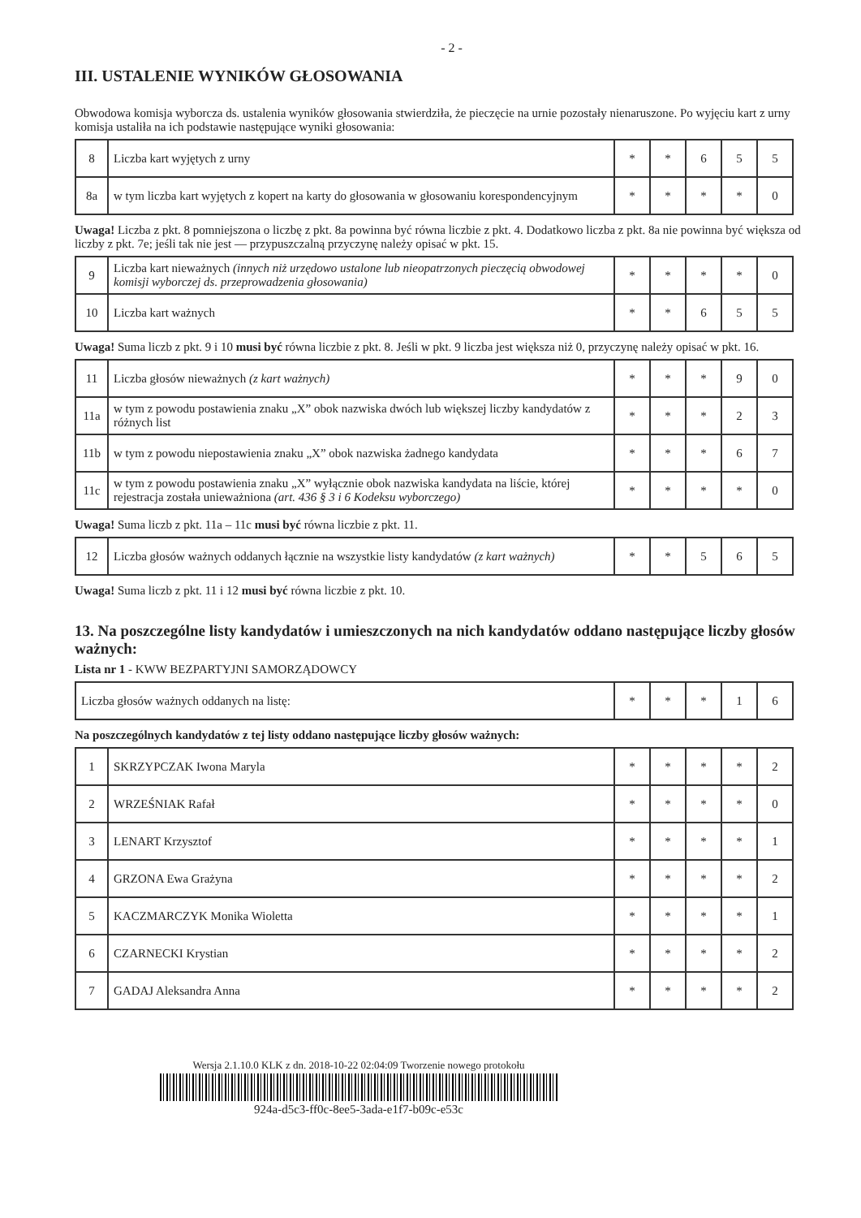- 2 -
III. USTALENIE WYNIKÓW GŁOSOWANIA
Obwodowa komisja wyborcza ds. ustalenia wyników głosowania stwierdziła, że pieczęcie na urnie pozostały nienaruszone. Po wyjęciu kart z urny komisja ustaliła na ich podstawie następujące wyniki głosowania:
| 8 | Liczba kart wyjętych z urny | * | * | 6 | 5 | 5 |
| 8a | w tym liczba kart wyjętych z kopert na karty do głosowania w głosowaniu korespondencyjnym | * | * | * | * | 0 |
Uwaga! Liczba z pkt. 8 pomniejszona o liczbę z pkt. 8a powinna być równa liczbie z pkt. 4. Dodatkowo liczba z pkt. 8a nie powinna być większa od liczby z pkt. 7e; jeśli tak nie jest — przypuszczalną przyczynę należy opisać w pkt. 15.
| 9 | Liczba kart nieważnych (innych niż urzędowo ustalone lub nieopatrzonych pieczęcią obwodowej komisji wyborczej ds. przeprowadzenia głosowania) | * | * | * | * | 0 |
| 10 | Liczba kart ważnych | * | * | 6 | 5 | 5 |
Uwaga! Suma liczb z pkt. 9 i 10 musi być równa liczbie z pkt. 8. Jeśli w pkt. 9 liczba jest większa niż 0, przyczynę należy opisać w pkt. 16.
| 11 | Liczba głosów nieważnych (z kart ważnych) | * | * | * | 9 | 0 |
| 11a | w tym z powodu postawienia znaku „X” obok nazwiska dwóch lub większej liczby kandydatów z różnych list | * | * | * | 2 | 3 |
| 11b | w tym z powodu niepostawienia znaku „X” obok nazwiska żadnego kandydata | * | * | * | 6 | 7 |
| 11c | w tym z powodu postawienia znaku „X” wyłącznie obok nazwiska kandydata na liście, której rejestracja została unieważniona (art. 436 § 3 i 6 Kodeksu wyborczego) | * | * | * | * | 0 |
Uwaga! Suma liczb z pkt. 11a – 11c musi być równa liczbie z pkt. 11.
| 12 | Liczba głosów ważnych oddanych łącznie na wszystkie listy kandydatów (z kart ważnych) | * | * | 5 | 6 | 5 |
Uwaga! Suma liczb z pkt. 11 i 12 musi być równa liczbie z pkt. 10.
13. Na poszczególne listy kandydatów i umieszczonych na nich kandydatów oddano następujące liczby głosów ważnych:
Lista nr 1 - KWW BEZPARTYJNI SAMORZĄDOWCY
| Liczba głosów ważnych oddanych na listę: | * | * | * | 1 | 6 |
Na poszczególnych kandydatów z tej listy oddano następujące liczby głosów ważnych:
| 1 | SKRZYPCZAK Iwona Maryla | * | * | * | * | 2 |
| 2 | WRZEŚNIAK Rafał | * | * | * | * | 0 |
| 3 | LENART Krzysztof | * | * | * | * | 1 |
| 4 | GRZONA Ewa Grażyna | * | * | * | * | 2 |
| 5 | KACZMARCZYK Monika Wioletta | * | * | * | * | 1 |
| 6 | CZARNECKI Krystian | * | * | * | * | 2 |
| 7 | GADAJ Aleksandra Anna | * | * | * | * | 2 |
Wersja 2.1.10.0 KLK z dn. 2018-10-22 02:04:09 Tworzenie nowego protokołu
924a-d5c3-ff0c-8ee5-3ada-e1f7-b09c-e53c